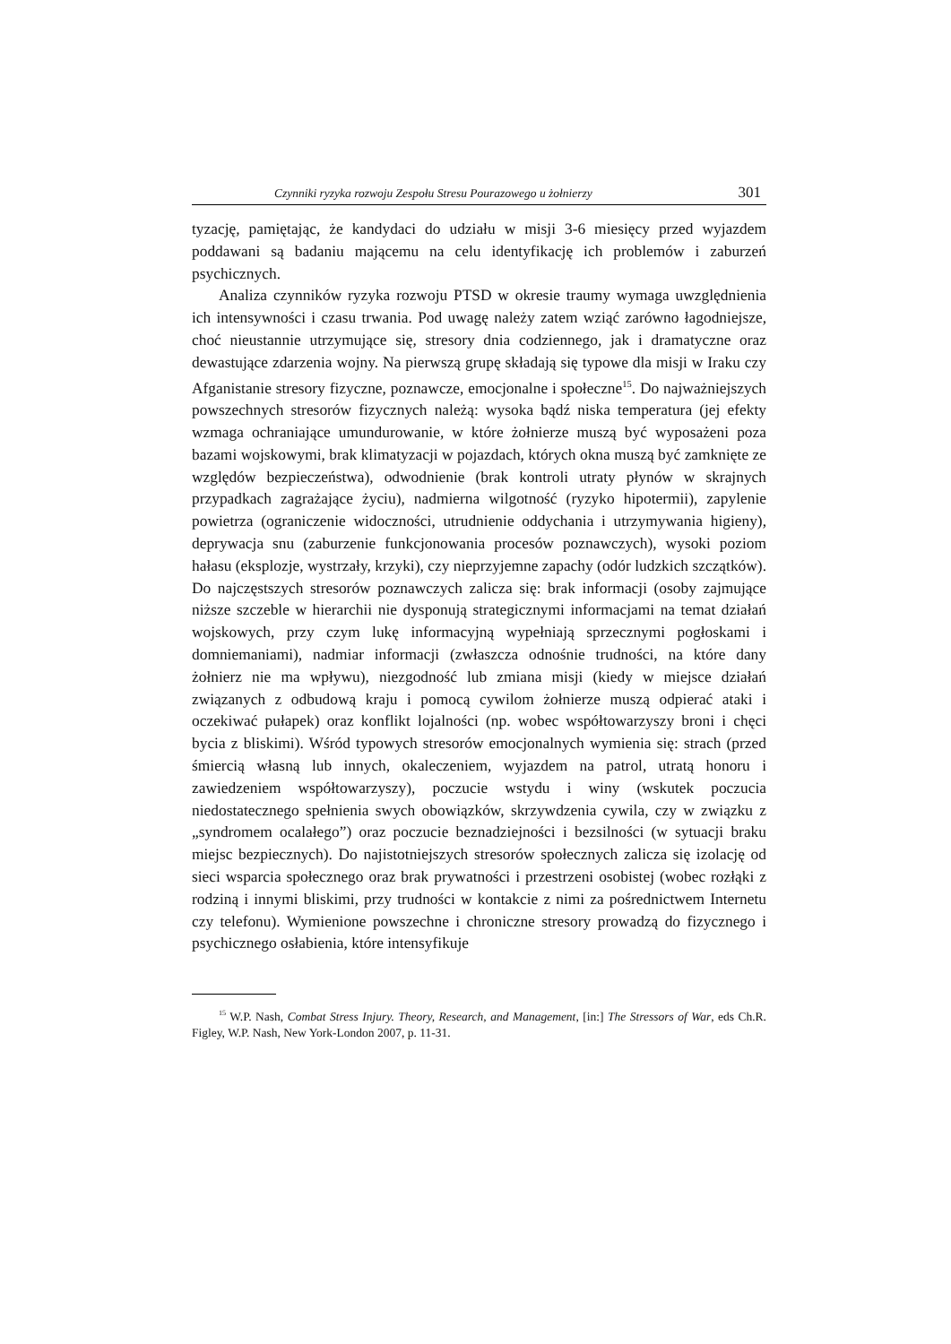Czynniki ryzyka rozwoju Zespołu Stresu Pourazowego u żołnierzy 301
tyzację, pamiętając, że kandydaci do udziału w misji 3-6 miesięcy przed wyjazdem poddawani są badaniu mającemu na celu identyfikację ich problemów i zaburzeń psychicznych.
Analiza czynników ryzyka rozwoju PTSD w okresie traumy wymaga uwzględnienia ich intensywności i czasu trwania. Pod uwagę należy zatem wziąć zarówno łagodniejsze, choć nieustannie utrzymujące się, stresory dnia codziennego, jak i dramatyczne oraz dewastujące zdarzenia wojny. Na pierwszą grupę składają się typowe dla misji w Iraku czy Afganistanie stresory fizyczne, poznawcze, emocjonalne i społeczne<sup>15</sup>. Do najważniejszych powszechnych stresorów fizycznych należą: wysoka bądź niska temperatura (jej efekty wzmaga ochraniające umundurowanie, w które żołnierze muszą być wyposażeni poza bazami wojskowymi, brak klimatyzacji w pojazdach, których okna muszą być zamknięte ze względów bezpieczeństwa), odwodnienie (brak kontroli utraty płynów w skrajnych przypadkach zagrażające życiu), nadmierna wilgotność (ryzyko hipotermii), zapylenie powietrza (ograniczenie widoczności, utrudnienie oddychania i utrzymywania higieny), deprywacja snu (zaburzenie funkcjonowania procesów poznawczych), wysoki poziom hałasu (eksplozje, wystrzały, krzyki), czy nieprzyjemne zapachy (odór ludzkich szczątków). Do najczęstszych stresorów poznawczych zalicza się: brak informacji (osoby zajmujące niższe szczeble w hierarchii nie dysponują strategicznymi informacjami na temat działań wojskowych, przy czym lukę informacyjną wypełniają sprzecznymi pogłoskami i domniemaniami), nadmiar informacji (zwłaszcza odnośnie trudności, na które dany żołnierz nie ma wpływu), niezgodność lub zmiana misji (kiedy w miejsce działań związanych z odbudową kraju i pomocą cywilom żołnierze muszą odpierać ataki i oczekiwać pułapek) oraz konflikt lojalności (np. wobec współtowarzyszy broni i chęci bycia z bliskimi). Wśród typowych stresorów emocjonalnych wymienia się: strach (przed śmiercią własną lub innych, okaleczeniem, wyjazdem na patrol, utratą honoru i zawiedzeniem współtowarzyszy), poczucie wstydu i winy (wskutek poczucia niedostatecznego spełnienia swych obowiązków, skrzywdzenia cywila, czy w związku z „syndromem ocalałego”) oraz poczucie beznadziejności i bezsilności (w sytuacji braku miejsc bezpiecznych). Do najistotniejszych stresorów społecznych zalicza się izolację od sieci wsparcia społecznego oraz brak prywatności i przestrzeni osobistej (wobec rozłąki z rodziną i innymi bliskimi, przy trudności w kontakcie z nimi za pośrednictwem Internetu czy telefonu). Wymienione powszechne i chroniczne stresory prowadzą do fizycznego i psychicznego osłabienia, które intensyfikuje
<sup>15</sup> W.P. Nash, Combat Stress Injury. Theory, Research, and Management, [in:] The Stressors of War, eds Ch.R. Figley, W.P. Nash, New York-London 2007, p. 11-31.